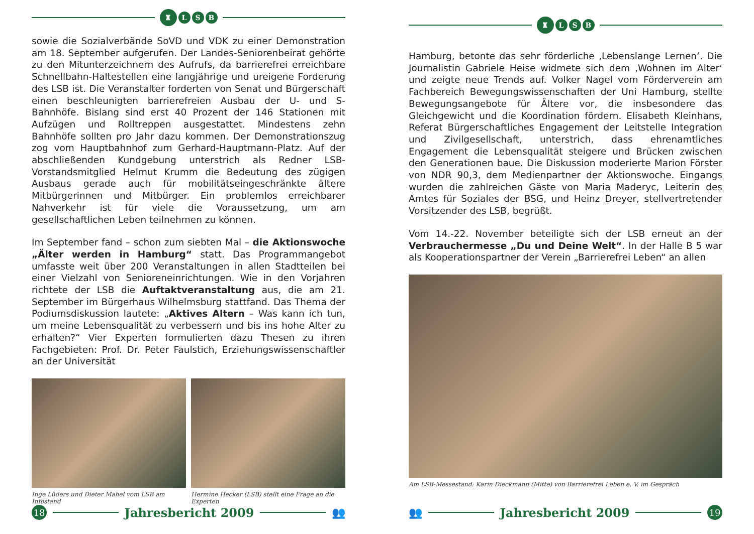♜
L S B
sowie die Sozialverbände SoVD und VDK zu einer Demonstration am 18. September aufgerufen. Der Landes-Seniorenbeirat gehörte zu den Mitunterzeichnern des Aufrufs, da barrierefrei erreichbare Schnellbahn-Haltestellen eine langjährige und ureigene Forderung des LSB ist. Die Veranstalter forderten von Senat und Bürgerschaft einen beschleunigten barrierefreien Ausbau der U- und S-Bahnhöfe. Bislang sind erst 40 Prozent der 146 Stationen mit Aufzügen und Rolltreppen ausgestattet. Mindestens zehn Bahnhöfe sollten pro Jahr dazu kommen. Der Demonstrationszug zog vom Hauptbahnhof zum Gerhard-Hauptmann-Platz. Auf der abschließenden Kundgebung unterstrich als Redner LSB-Vorstandsmitglied Helmut Krumm die Bedeutung des zügigen Ausbaus gerade auch für mobilitätseingeschränkte ältere Mitbürgerinnen und Mitbürger. Ein problemlos erreichbarer Nahverkehr ist für viele die Voraussetzung, um am gesellschaftlichen Leben teilnehmen zu können.
Im September fand – schon zum siebten Mal – die Aktionswoche „Älter werden in Hamburg“ statt. Das Programmangebot umfasste weit über 200 Veranstaltungen in allen Stadtteilen bei einer Vielzahl von Senioreneinrichtungen. Wie in den Vorjahren richtete der LSB die Auftaktveranstaltung aus, die am 21. September im Bürgerhaus Wilhelmsburg stattfand. Das Thema der Podiumsdiskussion lautete: „Aktives Altern – Was kann ich tun, um meine Lebensqualität zu verbessern und bis ins hohe Alter zu erhalten?“ Vier Experten formulierten dazu Thesen zu ihren Fachgebieten: Prof. Dr. Peter Faulstich, Erziehungswissenschaftler an der Universität
Inge Lüders und Dieter Mahel vom LSB am Infostand
Hermine Hecker (LSB) stellt eine Frage an die Experten
18
Jahresbericht 2009 👥
♜
L S B
Hamburg, betonte das sehr förderliche ‚Lebenslange Lernen‘. Die Journalistin Gabriele Heise widmete sich dem ‚Wohnen im Alter‘ und zeigte neue Trends auf. Volker Nagel vom Förderverein am Fachbereich Bewegungswissenschaften der Uni Hamburg, stellte Bewegungsangebote für Ältere vor, die insbesondere das Gleichgewicht und die Koordination fördern. Elisabeth Kleinhans, Referat Bürgerschaftliches Engagement der Leitstelle Integration und Zivilgesellschaft, unterstrich, dass ehrenamtliches Engagement die Lebensqualität steigere und Brücken zwischen den Generationen baue. Die Diskussion moderierte Marion Förster von NDR 90,3, dem Medienpartner der Aktionswoche. Eingangs wurden die zahlreichen Gäste von Maria Maderyc, Leiterin des Amtes für Soziales der BSG, und Heinz Dreyer, stellvertretender Vorsitzender des LSB, begrüßt.
Vom 14.-22. November beteiligte sich der LSB erneut an der Verbrauchermesse „Du und Deine Welt“. In der Halle B 5 war als Kooperationspartner der Verein „Barrierefrei Leben“ an allen
Am LSB-Messestand: Karin Dieckmann (Mitte) von Barrierefrei Leben e. V. im Gespräch
👥 Jahresbericht 2009
19